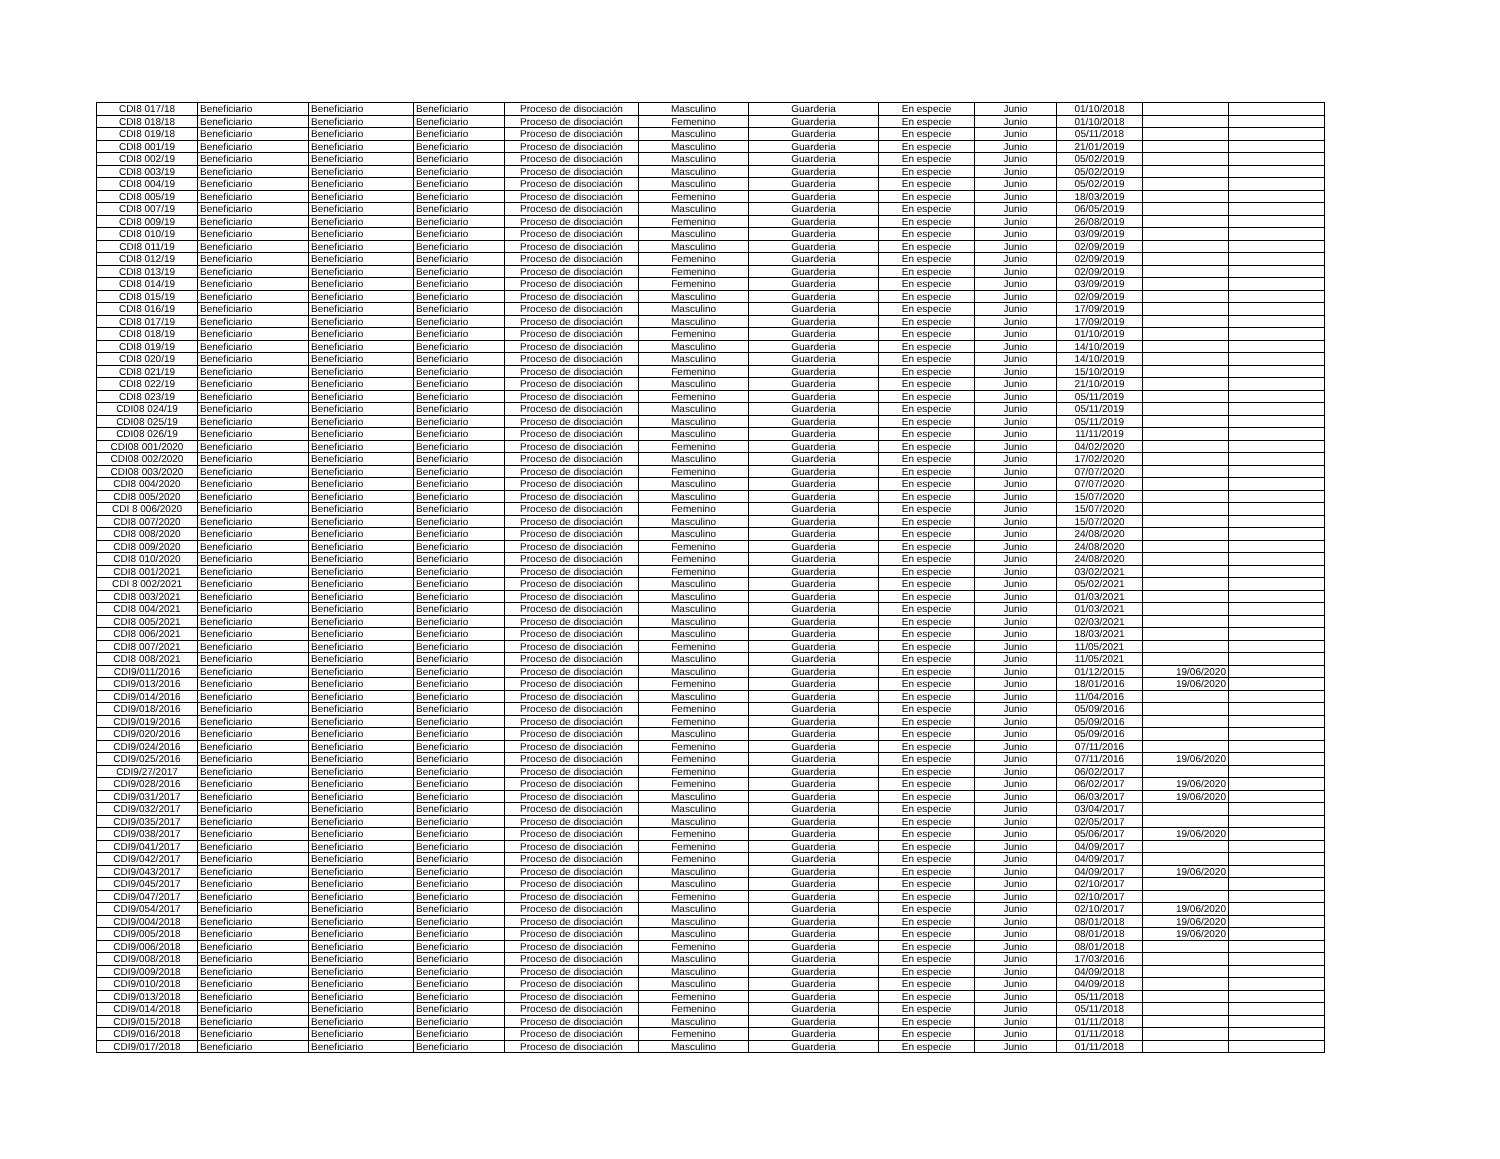| CDI8 017/18 | Beneficiario | Beneficiario | Beneficiario | Proceso de disociación | Masculino | Guarderia | En especie | Junio | 01/10/2018 | | |
| CDI8 018/18 | Beneficiario | Beneficiario | Beneficiario | Proceso de disociación | Femenino | Guarderia | En especie | Junio | 01/10/2018 | | |
| CDI8 019/18 | Beneficiario | Beneficiario | Beneficiario | Proceso de disociación | Masculino | Guarderia | En especie | Junio | 05/11/2018 | | |
| CDI8 001/19 | Beneficiario | Beneficiario | Beneficiario | Proceso de disociación | Masculino | Guarderia | En especie | Junio | 21/01/2019 | | |
| CDI8 002/19 | Beneficiario | Beneficiario | Beneficiario | Proceso de disociación | Masculino | Guarderia | En especie | Junio | 05/02/2019 | | |
| CDI8 003/19 | Beneficiario | Beneficiario | Beneficiario | Proceso de disociación | Masculino | Guarderia | En especie | Junio | 05/02/2019 | | |
| CDI8 004/19 | Beneficiario | Beneficiario | Beneficiario | Proceso de disociación | Masculino | Guarderia | En especie | Junio | 05/02/2019 | | |
| CDI8 005/19 | Beneficiario | Beneficiario | Beneficiario | Proceso de disociación | Femenino | Guarderia | En especie | Junio | 18/03/2019 | | |
| CDI8 007/19 | Beneficiario | Beneficiario | Beneficiario | Proceso de disociación | Masculino | Guarderia | En especie | Junio | 06/05/2019 | | |
| CDI8 009/19 | Beneficiario | Beneficiario | Beneficiario | Proceso de disociación | Femenino | Guarderia | En especie | Junio | 26/08/2019 | | |
| CDI8 010/19 | Beneficiario | Beneficiario | Beneficiario | Proceso de disociación | Masculino | Guarderia | En especie | Junio | 03/09/2019 | | |
| CDI8 011/19 | Beneficiario | Beneficiario | Beneficiario | Proceso de disociación | Masculino | Guarderia | En especie | Junio | 02/09/2019 | | |
| CDI8 012/19 | Beneficiario | Beneficiario | Beneficiario | Proceso de disociación | Femenino | Guarderia | En especie | Junio | 02/09/2019 | | |
| CDI8 013/19 | Beneficiario | Beneficiario | Beneficiario | Proceso de disociación | Femenino | Guarderia | En especie | Junio | 02/09/2019 | | |
| CDI8 014/19 | Beneficiario | Beneficiario | Beneficiario | Proceso de disociación | Femenino | Guarderia | En especie | Junio | 03/09/2019 | | |
| CDI8 015/19 | Beneficiario | Beneficiario | Beneficiario | Proceso de disociación | Masculino | Guarderia | En especie | Junio | 02/09/2019 | | |
| CDI8 016/19 | Beneficiario | Beneficiario | Beneficiario | Proceso de disociación | Masculino | Guarderia | En especie | Junio | 17/09/2019 | | |
| CDI8 017/19 | Beneficiario | Beneficiario | Beneficiario | Proceso de disociación | Masculino | Guarderia | En especie | Junio | 17/09/2019 | | |
| CDI8 018/19 | Beneficiario | Beneficiario | Beneficiario | Proceso de disociación | Femenino | Guarderia | En especie | Junio | 01/10/2019 | | |
| CDI8 019/19 | Beneficiario | Beneficiario | Beneficiario | Proceso de disociación | Masculino | Guarderia | En especie | Junio | 14/10/2019 | | |
| CDI8 020/19 | Beneficiario | Beneficiario | Beneficiario | Proceso de disociación | Masculino | Guarderia | En especie | Junio | 14/10/2019 | | |
| CDI8 021/19 | Beneficiario | Beneficiario | Beneficiario | Proceso de disociación | Femenino | Guarderia | En especie | Junio | 15/10/2019 | | |
| CDI8 022/19 | Beneficiario | Beneficiario | Beneficiario | Proceso de disociación | Masculino | Guarderia | En especie | Junio | 21/10/2019 | | |
| CDI8 023/19 | Beneficiario | Beneficiario | Beneficiario | Proceso de disociación | Femenino | Guarderia | En especie | Junio | 05/11/2019 | | |
| CDI08 024/19 | Beneficiario | Beneficiario | Beneficiario | Proceso de disociación | Masculino | Guarderia | En especie | Junio | 05/11/2019 | | |
| CDI08 025/19 | Beneficiario | Beneficiario | Beneficiario | Proceso de disociación | Masculino | Guarderia | En especie | Junio | 05/11/2019 | | |
| CDI08 026/19 | Beneficiario | Beneficiario | Beneficiario | Proceso de disociación | Masculino | Guarderia | En especie | Junio | 11/11/2019 | | |
| CDI08 001/2020 | Beneficiario | Beneficiario | Beneficiario | Proceso de disociación | Femenino | Guarderia | En especie | Junio | 04/02/2020 | | |
| CDI08 002/2020 | Beneficiario | Beneficiario | Beneficiario | Proceso de disociación | Masculino | Guarderia | En especie | Junio | 17/02/2020 | | |
| CDI08 003/2020 | Beneficiario | Beneficiario | Beneficiario | Proceso de disociación | Femenino | Guarderia | En especie | Junio | 07/07/2020 | | |
| CDI8 004/2020 | Beneficiario | Beneficiario | Beneficiario | Proceso de disociación | Masculino | Guarderia | En especie | Junio | 07/07/2020 | | |
| CDI8 005/2020 | Beneficiario | Beneficiario | Beneficiario | Proceso de disociación | Masculino | Guarderia | En especie | Junio | 15/07/2020 | | |
| CDI 8 006/2020 | Beneficiario | Beneficiario | Beneficiario | Proceso de disociación | Femenino | Guarderia | En especie | Junio | 15/07/2020 | | |
| CDI8 007/2020 | Beneficiario | Beneficiario | Beneficiario | Proceso de disociación | Masculino | Guarderia | En especie | Junio | 15/07/2020 | | |
| CDI8 008/2020 | Beneficiario | Beneficiario | Beneficiario | Proceso de disociación | Masculino | Guarderia | En especie | Junio | 24/08/2020 | | |
| CDI8 009/2020 | Beneficiario | Beneficiario | Beneficiario | Proceso de disociación | Femenino | Guarderia | En especie | Junio | 24/08/2020 | | |
| CDI8 010/2020 | Beneficiario | Beneficiario | Beneficiario | Proceso de disociación | Femenino | Guarderia | En especie | Junio | 24/08/2020 | | |
| CDI8 001/2021 | Beneficiario | Beneficiario | Beneficiario | Proceso de disociación | Femenino | Guarderia | En especie | Junio | 03/02/2021 | | |
| CDI 8 002/2021 | Beneficiario | Beneficiario | Beneficiario | Proceso de disociación | Masculino | Guarderia | En especie | Junio | 05/02/2021 | | |
| CDI8 003/2021 | Beneficiario | Beneficiario | Beneficiario | Proceso de disociación | Masculino | Guarderia | En especie | Junio | 01/03/2021 | | |
| CDI8 004/2021 | Beneficiario | Beneficiario | Beneficiario | Proceso de disociación | Masculino | Guarderia | En especie | Junio | 01/03/2021 | | |
| CDI8 005/2021 | Beneficiario | Beneficiario | Beneficiario | Proceso de disociación | Masculino | Guarderia | En especie | Junio | 02/03/2021 | | |
| CDI8 006/2021 | Beneficiario | Beneficiario | Beneficiario | Proceso de disociación | Masculino | Guarderia | En especie | Junio | 18/03/2021 | | |
| CDI8 007/2021 | Beneficiario | Beneficiario | Beneficiario | Proceso de disociación | Femenino | Guarderia | En especie | Junio | 11/05/2021 | | |
| CDI8 008/2021 | Beneficiario | Beneficiario | Beneficiario | Proceso de disociación | Masculino | Guarderia | En especie | Junio | 11/05/2021 | | |
| CDI9/011/2016 | Beneficiario | Beneficiario | Beneficiario | Proceso de disociación | Masculino | Guarderia | En especie | Junio | 01/12/2015 | 19/06/2020 | |
| CDI9/013/2016 | Beneficiario | Beneficiario | Beneficiario | Proceso de disociación | Femenino | Guarderia | En especie | Junio | 18/01/2016 | 19/06/2020 | |
| CDI9/014/2016 | Beneficiario | Beneficiario | Beneficiario | Proceso de disociación | Masculino | Guarderia | En especie | Junio | 11/04/2016 | | |
| CDI9/018/2016 | Beneficiario | Beneficiario | Beneficiario | Proceso de disociación | Femenino | Guarderia | En especie | Junio | 05/09/2016 | | |
| CDI9/019/2016 | Beneficiario | Beneficiario | Beneficiario | Proceso de disociación | Femenino | Guarderia | En especie | Junio | 05/09/2016 | | |
| CDI9/020/2016 | Beneficiario | Beneficiario | Beneficiario | Proceso de disociación | Masculino | Guarderia | En especie | Junio | 05/09/2016 | | |
| CDI9/024/2016 | Beneficiario | Beneficiario | Beneficiario | Proceso de disociación | Femenino | Guarderia | En especie | Junio | 07/11/2016 | | |
| CDI9/025/2016 | Beneficiario | Beneficiario | Beneficiario | Proceso de disociación | Femenino | Guarderia | En especie | Junio | 07/11/2016 | 19/06/2020 | |
| CDI9/27/2017 | Beneficiario | Beneficiario | Beneficiario | Proceso de disociación | Femenino | Guarderia | En especie | Junio | 06/02/2017 | | |
| CDI9/028/2016 | Beneficiario | Beneficiario | Beneficiario | Proceso de disociación | Femenino | Guarderia | En especie | Junio | 06/02/2017 | 19/06/2020 | |
| CDI9/031/2017 | Beneficiario | Beneficiario | Beneficiario | Proceso de disociación | Masculino | Guarderia | En especie | Junio | 06/03/2017 | 19/06/2020 | |
| CDI9/032/2017 | Beneficiario | Beneficiario | Beneficiario | Proceso de disociación | Masculino | Guarderia | En especie | Junio | 03/04/2017 | | |
| CDI9/035/2017 | Beneficiario | Beneficiario | Beneficiario | Proceso de disociación | Masculino | Guarderia | En especie | Junio | 02/05/2017 | | |
| CDI9/038/2017 | Beneficiario | Beneficiario | Beneficiario | Proceso de disociación | Femenino | Guarderia | En especie | Junio | 05/06/2017 | 19/06/2020 | |
| CDI9/041/2017 | Beneficiario | Beneficiario | Beneficiario | Proceso de disociación | Femenino | Guarderia | En especie | Junio | 04/09/2017 | | |
| CDI9/042/2017 | Beneficiario | Beneficiario | Beneficiario | Proceso de disociación | Femenino | Guarderia | En especie | Junio | 04/09/2017 | | |
| CDI9/043/2017 | Beneficiario | Beneficiario | Beneficiario | Proceso de disociación | Masculino | Guarderia | En especie | Junio | 04/09/2017 | 19/06/2020 | |
| CDI9/045/2017 | Beneficiario | Beneficiario | Beneficiario | Proceso de disociación | Masculino | Guarderia | En especie | Junio | 02/10/2017 | | |
| CDI9/047/2017 | Beneficiario | Beneficiario | Beneficiario | Proceso de disociación | Femenino | Guarderia | En especie | Junio | 02/10/2017 | | |
| CDI9/054/2017 | Beneficiario | Beneficiario | Beneficiario | Proceso de disociación | Masculino | Guarderia | En especie | Junio | 02/10/2017 | 19/06/2020 | |
| CDI9/004/2018 | Beneficiario | Beneficiario | Beneficiario | Proceso de disociación | Masculino | Guarderia | En especie | Junio | 08/01/2018 | 19/06/2020 | |
| CDI9/005/2018 | Beneficiario | Beneficiario | Beneficiario | Proceso de disociación | Masculino | Guarderia | En especie | Junio | 08/01/2018 | 19/06/2020 | |
| CDI9/006/2018 | Beneficiario | Beneficiario | Beneficiario | Proceso de disociación | Femenino | Guarderia | En especie | Junio | 08/01/2018 | | |
| CDI9/008/2018 | Beneficiario | Beneficiario | Beneficiario | Proceso de disociación | Masculino | Guarderia | En especie | Junio | 17/03/2016 | | |
| CDI9/009/2018 | Beneficiario | Beneficiario | Beneficiario | Proceso de disociación | Masculino | Guarderia | En especie | Junio | 04/09/2018 | | |
| CDI9/010/2018 | Beneficiario | Beneficiario | Beneficiario | Proceso de disociación | Masculino | Guarderia | En especie | Junio | 04/09/2018 | | |
| CDI9/013/2018 | Beneficiario | Beneficiario | Beneficiario | Proceso de disociación | Femenino | Guarderia | En especie | Junio | 05/11/2018 | | |
| CDI9/014/2018 | Beneficiario | Beneficiario | Beneficiario | Proceso de disociación | Femenino | Guarderia | En especie | Junio | 05/11/2018 | | |
| CDI9/015/2018 | Beneficiario | Beneficiario | Beneficiario | Proceso de disociación | Masculino | Guarderia | En especie | Junio | 01/11/2018 | | |
| CDI9/016/2018 | Beneficiario | Beneficiario | Beneficiario | Proceso de disociación | Femenino | Guarderia | En especie | Junio | 01/11/2018 | | |
| CDI9/017/2018 | Beneficiario | Beneficiario | Beneficiario | Proceso de disociación | Masculino | Guarderia | En especie | Junio | 01/11/2018 | | |